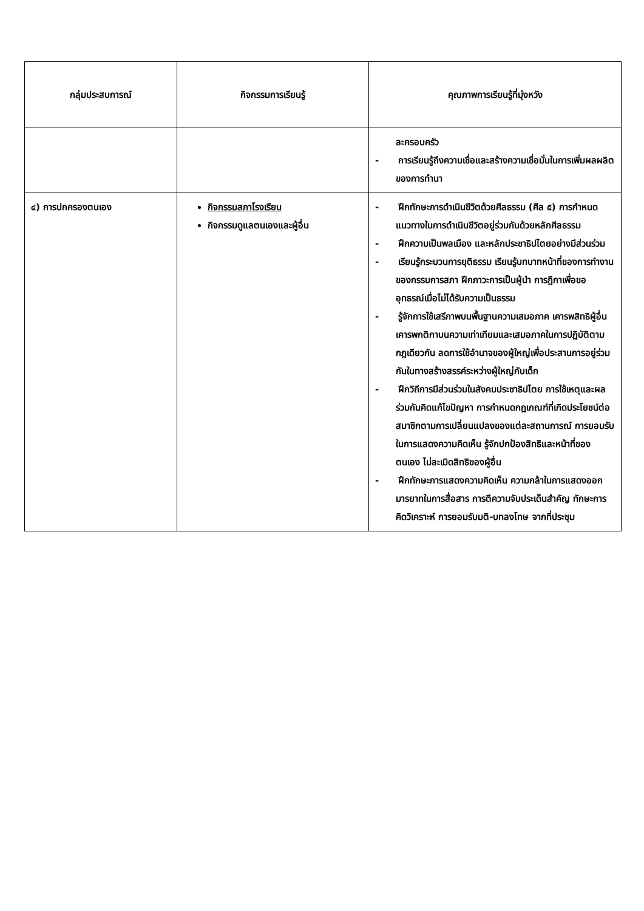| กลุ่มประสบการณ์ | กิจกรรมการเรียนรู้ | คุณภาพการเรียนรู้ที่มุ่งหวัง |
| --- | --- | --- |
| | | ละครอบครัว - การเรียนรู้ถึงความเชื่อและสร้างความเชื่อมั่นในการเพิ่มผลผลิตของการทำนา |
| ๔) การปกครองตนเอง | กิจกรรมสภาโรงเรียน กิจกรรมดูแลตนเองและผู้อื่น | - ฝึกทักษะการดำเนินชีวิตด้วยศีลธรรม (ศีล ๕) การกำหนดแนวทางในการดำเนินชีวิตอยู่ร่วมกันด้วยหลักศีลธรรม - ฝึกความเป็นพลเมือง และหลักประชาธิปไตยอย่างมีส่วนร่วม - เรียนรู้กระบวนการยุติธรรม เรียนรู้บทบาทหน้าที่ของการทำงานของกรรมการสภา ฝึกภาวะการเป็นผู้นำ การฎีกาเพื่อขออุทธรณ์เมื่อไม่ได้รับความเป็นธรรม - รู้จักการใช้เสรีภาพบนพื้นฐานความเสมอภาค เคารพสิทธิผู้อื่น เคารพกติกาบนความเท่าเทียมและเสมอภาคในการปฏิบัติตามกฎเดียวกัน ลดการใช้อำนาจของผู้ใหญ่เพื่อประสานการอยู่ร่วมกันในทางสร้างสรรค์ระหว่างผู้ใหญ่กับเด็ก - ฝึกวิถีการมีส่วนร่วมในสังคมประชาธิปไตย การใช้เหตุและผล ร่วมกันคิดแก้ไขปัญหา การกำหนดกฎเกณฑ์ที่เกิดประโยชน์ต่อสมาชิกตามการเปลี่ยนแปลงของแต่ละสถานการณ์ การยอมรับในการแสดงความคิดเห็น รู้จักปกป้องสิทธิและหน้าที่ของตนเอง ไม่ละเมิดสิทธิของผู้อื่น - ฝึกทักษะการแสดงความคิดเห็น ความกล้าในการแสดงออกมารยาทในการสื่อสาร การตีความจับประเด็นสำคัญ ทักษะการคิดวิเคราะห์ การยอมรับมติ-บทลงโทษ จากที่ประชุม |